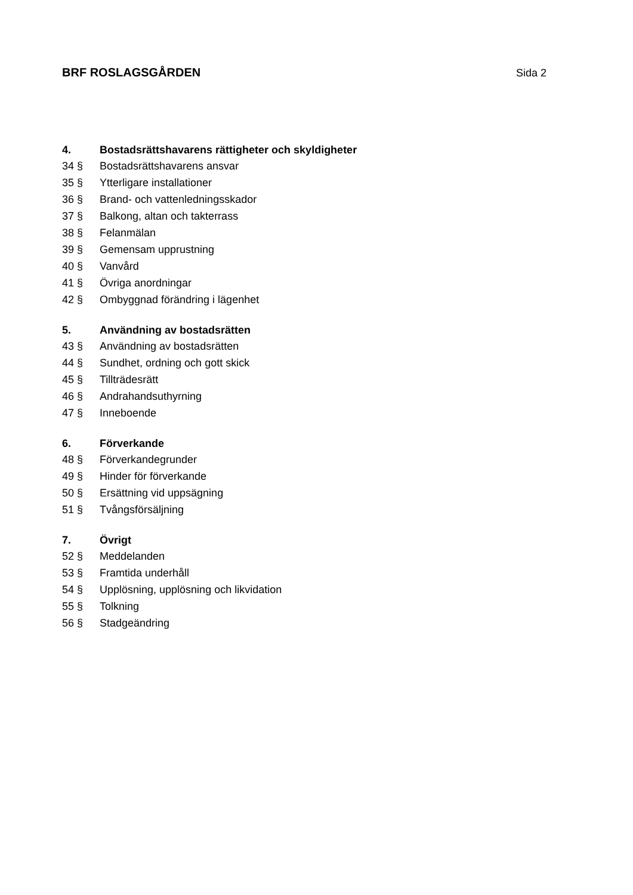BRF ROSLAGSGÅRDEN Sida 2
4. Bostadsrättshavarens rättigheter och skyldigheter
34 § Bostadsrättshavarens ansvar
35 § Ytterligare installationer
36 § Brand- och vattenledningsskador
37 § Balkong, altan och takterrass
38 § Felanmälan
39 § Gemensam upprustning
40 § Vanvård
41 § Övriga anordningar
42 § Ombyggnad förändring i lägenhet
5. Användning av bostadsrätten
43 § Användning av bostadsrätten
44 § Sundhet, ordning och gott skick
45 § Tillträdesrätt
46 § Andrahandsuthyrning
47 § Inneboende
6. Förverkande
48 § Förverkandegrunder
49 § Hinder för förverkande
50 § Ersättning vid uppsägning
51 § Tvångsförsäljning
7. Övrigt
52 § Meddelanden
53 § Framtida underhåll
54 § Upplösning, upplösning och likvidation
55 § Tolkning
56 § Stadgeändring